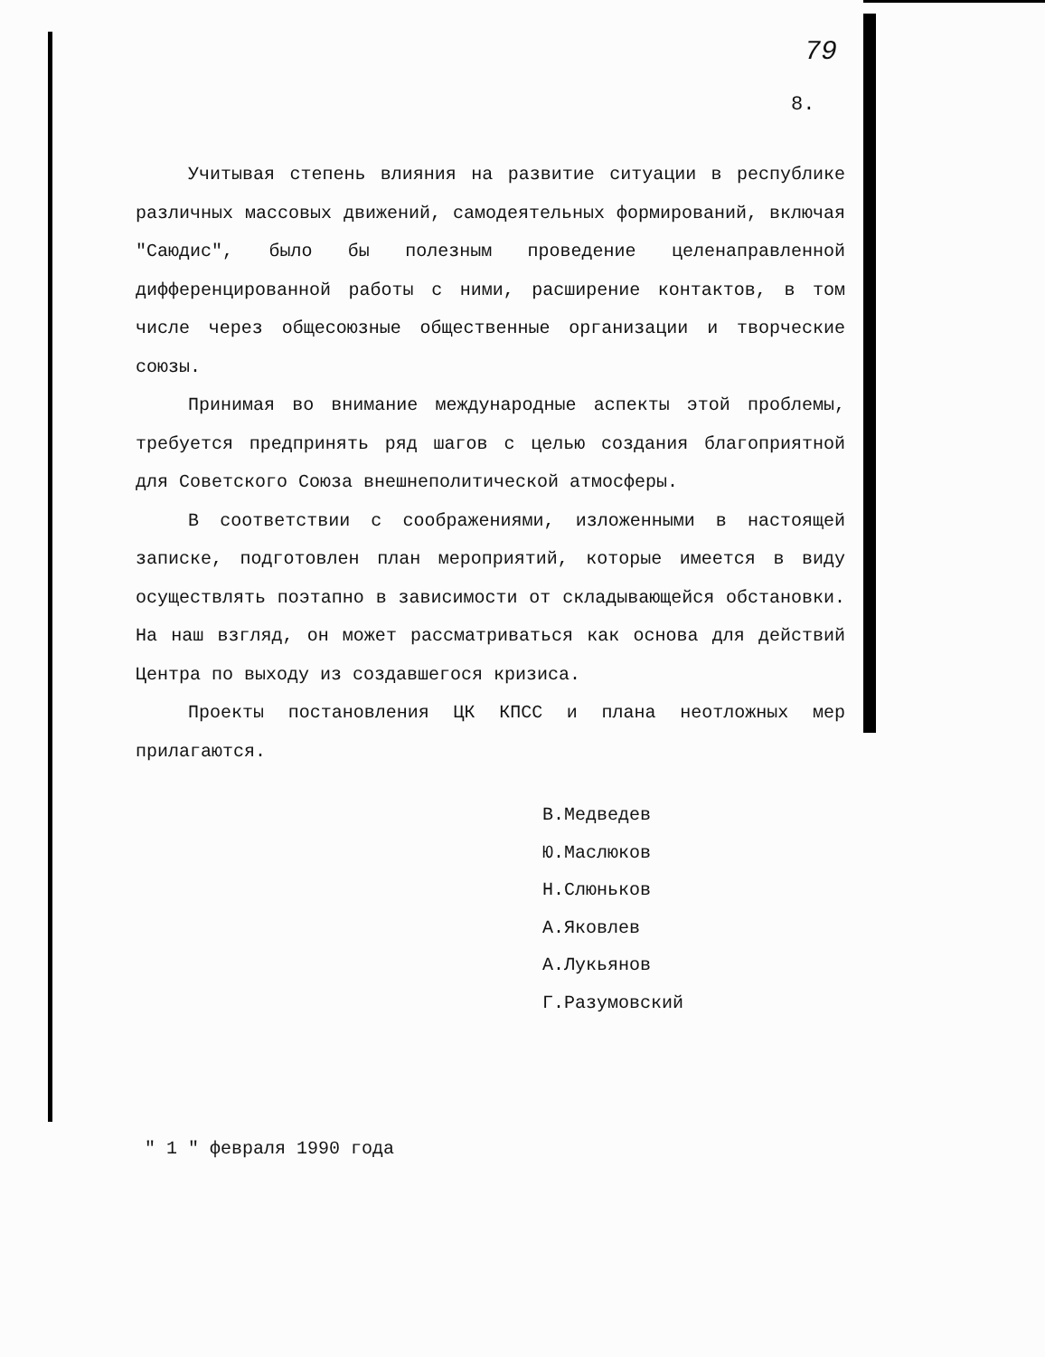79
8.
Учитывая степень влияния на развитие ситуации в республике различных массовых движений, самодеятельных формирований, включая "Саюдис", было бы полезным проведение целенаправленной дифференцированной работы с ними, расширение контактов, в том числе через общесоюзные общественные организации и творческие союзы.
Принимая во внимание международные аспекты этой проблемы, требуется предпринять ряд шагов с целью создания благоприятной для Советского Союза внешнеполитической атмосферы.
В соответствии с соображениями, изложенными в настоящей записке, подготовлен план мероприятий, которые имеется в виду осуществлять поэтапно в зависимости от складывающейся обстановки. На наш взгляд, он может рассматриваться как основа для действий Центра по выходу из создавшегося кризиса.
Проекты постановления ЦК КПСС и плана неотложных мер прилагаются.
В.Медведев
Ю.Маслюков
Н.Слюньков
А.Яковлев
А.Лукьянов
Г.Разумовский
" 1 " февраля 1990 года